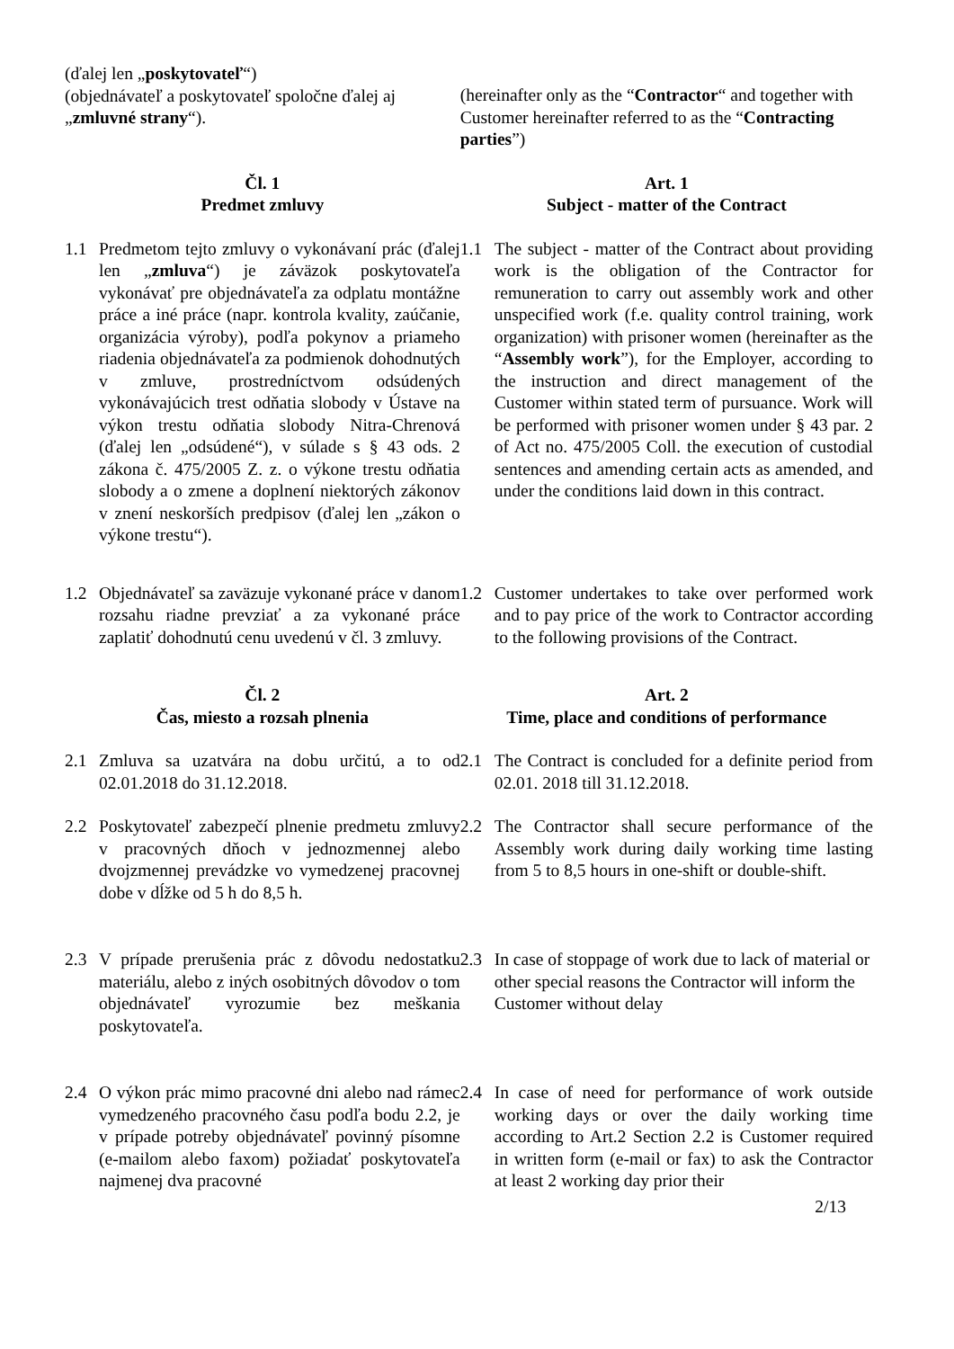(ďalej len „poskytovateľ“)
(objednávateľ a poskytovateľ spoločne ďalej aj „zmluvné strany“).
(hereinafter only as the “Contractor“ and together with Customer hereinafter referred to as the “Contracting parties”)
Čl. 1
Predmet zmluvy
Art. 1
Subject - matter of the Contract
1.1 Predmetom tejto zmluvy o vykonávaní prác (ďalej len „zmluva“) je záväzok poskytovateľa vykonávať pre objednávateľa za odplatu montážne práce a iné práce (napr. kontrola kvality, zaúčanie, organizácia výroby), podľa pokynov a priameho riadenia objednávateľa za podmienok dohodnutých v zmluve, prostredníctvom odsúdených vykonávajúcich trest odňatia slobody v Ústave na výkon trestu odňatia slobody Nitra-Chrenová (ďalej len „odsúdené“), v súlade s § 43 ods. 2 zákona č. 475/2005 Z. z. o výkone trestu odňatia slobody a o zmene a doplnení niektorých zákonov v znení neskorších predpisov (ďalej len „zákon o výkone trestu“).
1.1 The subject - matter of the Contract about providing work is the obligation of the Contractor for remuneration to carry out assembly work and other unspecified work (f.e. quality control training, work organization) with prisoner women (hereinafter as the “Assembly work”), for the Employer, according to the instruction and direct management of the Customer within stated term of pursuance. Work will be performed with prisoner women under § 43 par. 2 of Act no. 475/2005 Coll. the execution of custodial sentences and amending certain acts as amended, and under the conditions laid down in this contract.
1.2 Objednávateľ sa zaväzuje vykonané práce v danom rozsahu riadne prevziať a za vykonané práce zaplatiť dohodnutú cenu uvedenú v čl. 3 zmluvy.
1.2 Customer undertakes to take over performed work and to pay price of the work to Contractor according to the following provisions of the Contract.
Čl. 2
Čas, miesto a rozsah plnenia
Art. 2
Time, place and conditions of performance
2.1 Zmluva sa uzatvára na dobu určitú, a to od 02.01.2018 do 31.12.2018.
2.1 The Contract is concluded for a definite period from 02.01. 2018 till 31.12.2018.
2.2 Poskytovateľ zabezpečí plnenie predmetu zmluvy v pracovných dňoch v jednozmennej alebo dvojzmennej prevádzke vo vymedzenej pracovnej dobe v dĺžke od 5 h do 8,5 h.
2.2 The Contractor shall secure performance of the Assembly work during daily working time lasting from 5 to 8,5 hours in one-shift or double-shift.
2.3 V prípade prerušenia prác z dôvodu nedostatku materiálu, alebo z iných osobitných dôvodov o tom objednávateľ vyrozumie bez meškania poskytovateľa.
2.3 In case of stoppage of work due to lack of material or other special reasons the Contractor will inform the Customer without delay
2.4 O výkon prác mimo pracovné dni alebo nad rámec vymedzeného pracovného času podľa bodu 2.2, je v prípade potreby objednávateľ povinný písomne (e-mailom alebo faxom) požiadať poskytovateľa najmenej dva pracovné
2.4 In case of need for performance of work outside working days or over the daily working time according to Art.2 Section 2.2 is Customer required in written form (e-mail or fax) to ask the Contractor at least 2 working day prior their
2/13